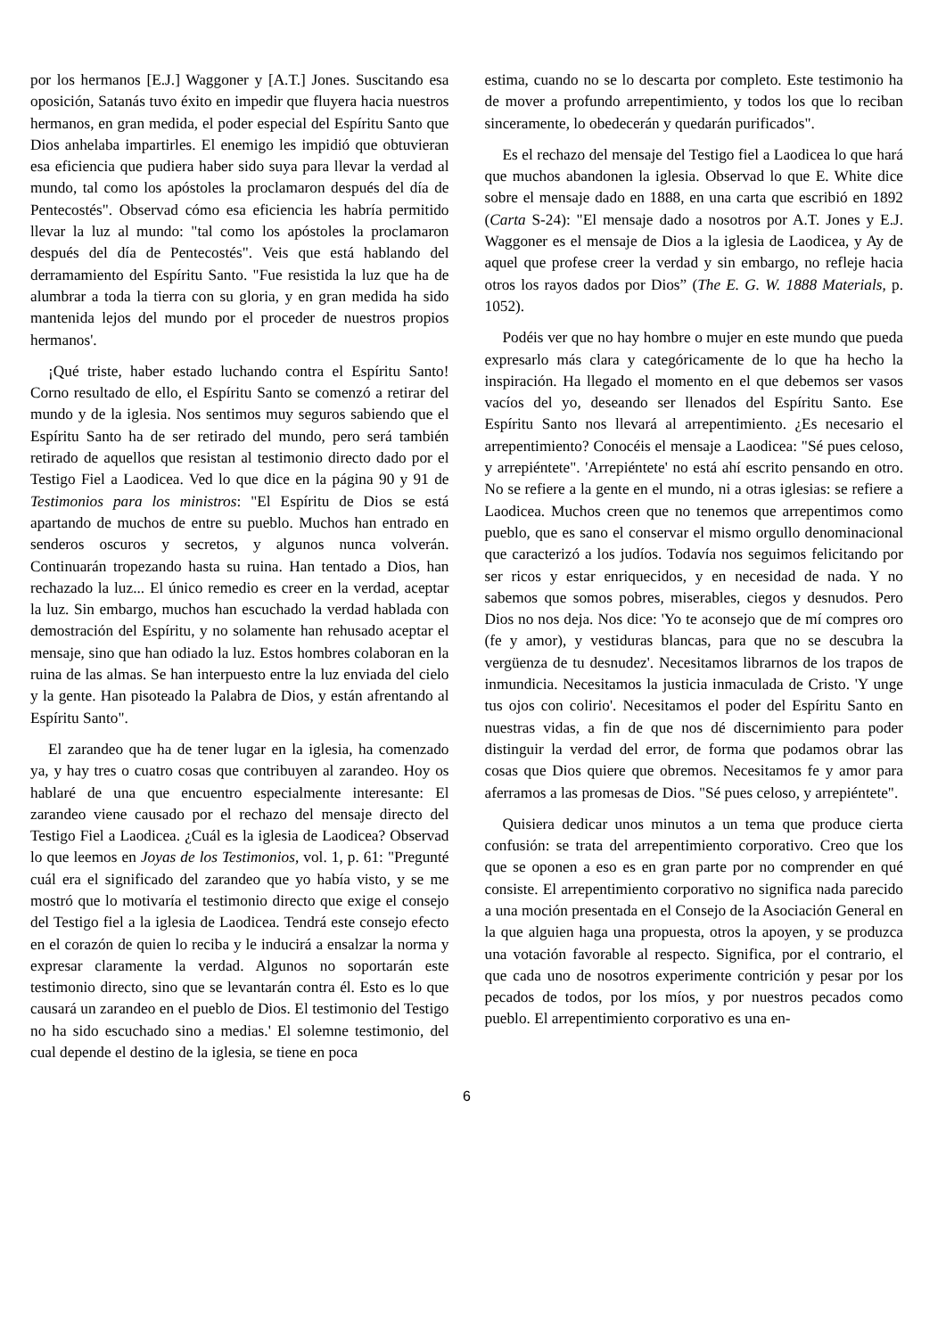por los hermanos [E.J.] Waggoner y [A.T.] Jones. Suscitando esa oposición, Satanás tuvo éxito en impedir que fluyera hacia nuestros hermanos, en gran medida, el poder especial del Espíritu Santo que Dios anhelaba impartirles. El enemigo les impidió que obtuvieran esa eficiencia que pudiera haber sido suya para llevar la verdad al mundo, tal como los apóstoles la proclamaron después del día de Pentecostés". Observad cómo esa eficiencia les habría permitido llevar la luz al mundo: "tal como los apóstoles la proclamaron después del día de Pentecostés". Veis que está hablando del derramamiento del Espíritu Santo. "Fue resistida la luz que ha de alumbrar a toda la tierra con su gloria, y en gran medida ha sido mantenida lejos del mundo por el proceder de nuestros propios hermanos'.
¡Qué triste, haber estado luchando contra el Espíritu Santo! Corno resultado de ello, el Espíritu Santo se comenzó a retirar del mundo y de la iglesia. Nos sentimos muy seguros sabiendo que el Espíritu Santo ha de ser retirado del mundo, pero será también retirado de aquellos que resistan al testimonio directo dado por el Testigo Fiel a Laodicea. Ved lo que dice en la página 90 y 91 de Testimonios para los ministros: "El Espíritu de Dios se está apartando de muchos de entre su pueblo. Muchos han entrado en senderos oscuros y secretos, y algunos nunca volverán. Continuarán tropezando hasta su ruina. Han tentado a Dios, han rechazado la luz... El único remedio es creer en la verdad, aceptar la luz. Sin embargo, muchos han escuchado la verdad hablada con demostración del Espíritu, y no solamente han rehusado aceptar el mensaje, sino que han odiado la luz. Estos hombres colaboran en la ruina de las almas. Se han interpuesto entre la luz enviada del cielo y la gente. Han pisoteado la Palabra de Dios, y están afrentando al Espíritu Santo".
El zarandeo que ha de tener lugar en la iglesia, ha comenzado ya, y hay tres o cuatro cosas que contribuyen al zarandeo. Hoy os hablaré de una que encuentro especialmente interesante: El zarandeo viene causado por el rechazo del mensaje directo del Testigo Fiel a Laodicea. ¿Cuál es la iglesia de Laodicea? Observad lo que leemos en Joyas de los Testimonios, vol. 1, p. 61: "Pregunté cuál era el significado del zarandeo que yo había visto, y se me mostró que lo motivaría el testimonio directo que exige el consejo del Testigo fiel a la iglesia de Laodicea. Tendrá este consejo efecto en el corazón de quien lo reciba y le inducirá a ensalzar la norma y expresar claramente la verdad. Algunos no soportarán este testimonio directo, sino que se levantarán contra él. Esto es lo que causará un zarandeo en el pueblo de Dios. El testimonio del Testigo no ha sido escuchado sino a medias.' El solemne testimonio, del cual depende el destino de la iglesia, se tiene en poca
estima, cuando no se lo descarta por completo. Este testimonio ha de mover a profundo arrepentimiento, y todos los que lo reciban sinceramente, lo obedecerán y quedarán purificados".
Es el rechazo del mensaje del Testigo fiel a Laodicea lo que hará que muchos abandonen la iglesia. Observad lo que E. White dice sobre el mensaje dado en 1888, en una carta que escribió en 1892 (Carta S-24): "El mensaje dado a nosotros por A.T. Jones y E.J. Waggoner es el mensaje de Dios a la iglesia de Laodicea, y Ay de aquel que profese creer la verdad y sin embargo, no refleje hacia otros los rayos dados por Dios” (The E. G. W. 1888 Materials, p. 1052).
Podéis ver que no hay hombre o mujer en este mundo que pueda expresarlo más clara y categóricamente de lo que ha hecho la inspiración. Ha llegado el momento en el que debemos ser vasos vacíos del yo, deseando ser llenados del Espíritu Santo. Ese Espíritu Santo nos llevará al arrepentimiento. ¿Es necesario el arrepentimiento? Conocéis el mensaje a Laodicea: "Sé pues celoso, y arrepiéntete". 'Arrepiéntete' no está ahí escrito pensando en otro. No se refiere a la gente en el mundo, ni a otras iglesias: se refiere a Laodicea. Muchos creen que no tenemos que arrepentimos como pueblo, que es sano el conservar el mismo orgullo denominacional que caracterizó a los judíos. Todavía nos seguimos felicitando por ser ricos y estar enriquecidos, y en necesidad de nada. Y no sabemos que somos pobres, miserables, ciegos y desnudos. Pero Dios no nos deja. Nos dice: 'Yo te aconsejo que de mí compres oro (fe y amor), y vestiduras blancas, para que no se descubra la vergüenza de tu desnudez'. Necesitamos librarnos de los trapos de inmundicia. Necesitamos la justicia inmaculada de Cristo. 'Y unge tus ojos con colirio'. Necesitamos el poder del Espíritu Santo en nuestras vidas, a fin de que nos dé discernimiento para poder distinguir la verdad del error, de forma que podamos obrar las cosas que Dios quiere que obremos. Necesitamos fe y amor para aferramos a las promesas de Dios. "Sé pues celoso, y arrepiéntete".
Quisiera dedicar unos minutos a un tema que produce cierta confusión: se trata del arrepentimiento corporativo. Creo que los que se oponen a eso es en gran parte por no comprender en qué consiste. El arrepentimiento corporativo no significa nada parecido a una moción presentada en el Consejo de la Asociación General en la que alguien haga una propuesta, otros la apoyen, y se produzca una votación favorable al respecto. Significa, por el contrario, el que cada uno de nosotros experimente contrición y pesar por los pecados de todos, por los míos, y por nuestros pecados como pueblo. El arrepentimiento corporativo es una en-
6